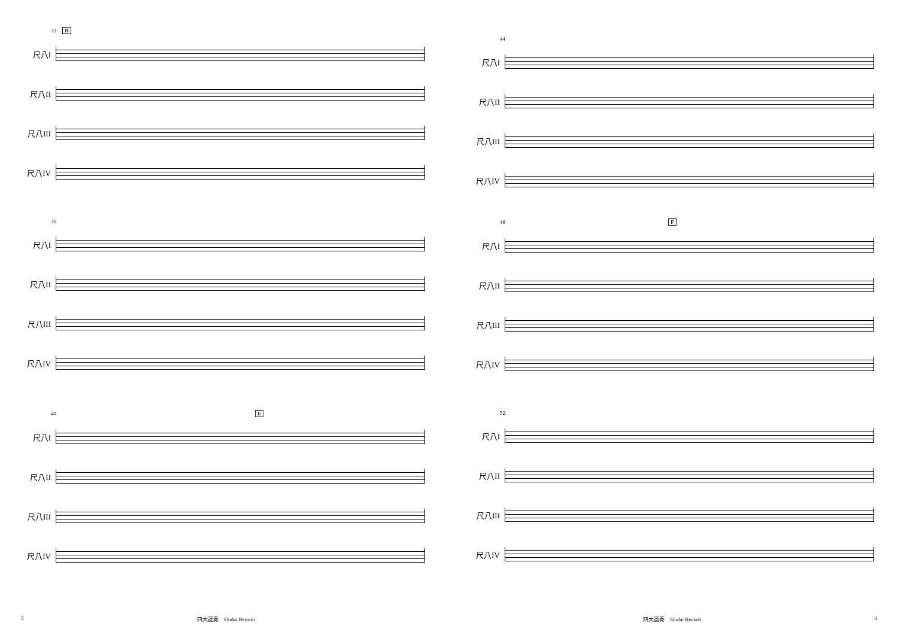32 D
尺八I
尺八II
尺八III
尺八IV
36
尺八I
尺八II
尺八III
尺八IV
40 E
尺八I
尺八II
尺八III
尺八IV
3 四大連奏　Shidai Rensoh
44
尺八I
尺八II
尺八III
尺八IV
48 F
尺八I
尺八II
尺八III
尺八IV
52
尺八I
尺八II
尺八III
尺八IV
四大連奏　Shidai Rensoh 4